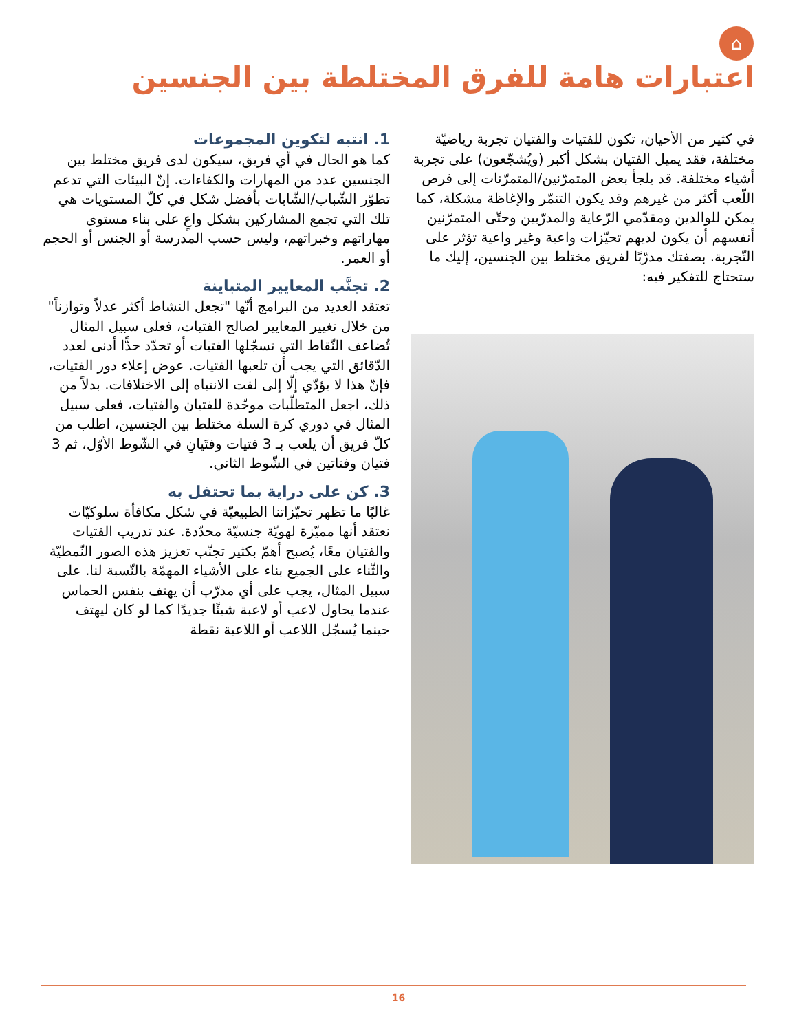⌂
اعتبارات هامة للفرق المختلطة بين الجنسين
في كثير من الأحيان، تكون للفتيات والفتيان تجربة رياضيّة مختلفة، فقد يميل الفتيان بشكل أكبر (ويُشجّعون) على تجربة أشياء مختلفة. قد يلجأ بعض المتمرّنين/المتمرّنات إلى فرص اللّعب أكثر من غيرهم وقد يكون التنمّر والإغاظة مشكلة، كما يمكن للوالدين ومقدّمي الرّعاية والمدرّبين وحتّى المتمرّنين أنفسهم أن يكون لديهم تحيّزات واعية وغير واعية تؤثر على التّجربة. بصفتك مدرّبًا لفريق مختلط بين الجنسين، إليك ما ستحتاج للتفكير فيه:
1. انتبه لتكوين المجموعات
كما هو الحال في أي فريق، سيكون لدى فريق مختلط بين الجنسين عدد من المهارات والكفاءات. إنّ البيئات التي تدعم تطوّر الشّباب/الشّابات بأفضل شكل في كلّ المستويات هي تلك التي تجمع المشاركين بشكل واعٍ على بناء مستوى مهاراتهم وخبراتهم، وليس حسب المدرسة أو الجنس أو الحجم أو العمر.
2. تجنَّب المعايير المتباينة
تعتقد العديد من البرامج أنّها "تجعل النشاط أكثر عدلاً وتوازناً" من خلال تغيير المعايير لصالح الفتيات، فعلى سبيل المثال تُضاعف النّقاط التي تسجّلها الفتيات أو تحدّد حدًّا أدنى لعدد الدّقائق التي يجب أن تلعبها الفتيات. عوض إعلاء دور الفتيات، فإنّ هذا لا يؤدّي إلّا إلى لفت الانتباه إلى الاختلافات. بدلاً من ذلك، اجعل المتطلّبات موحّدة للفتيان والفتيات، فعلى سبيل المثال في دوري كرة السلة مختلط بين الجنسين، اطلب من كلّ فريق أن يلعب بـ 3 فتيات وفتَيانِ في الشّوط الأوّل، ثم 3 فتيان وفتاتين في الشّوط الثاني.
3. كن على دراية بما تحتفل به
غالبًا ما تظهر تحيّزاتنا الطبيعيّة في شكل مكافأة سلوكيّات نعتقد أنها مميّزة لهويّة جنسيّة محدّدة. عند تدريب الفتيات والفتيان معًا، يُصبح أهمّ بكثير تجنّب تعزيز هذه الصور النّمطيّة والثّناء على الجميع بناء على الأشياء المهمّة بالنّسبة لنا. على سبيل المثال، يجب على أي مدرّب أن يهتف بنفس الحماس عندما يحاول لاعب أو لاعبة شيئًا جديدًا كما لو كان ليهتف حينما يُسجّل اللاعب أو اللاعبة نقطة
16